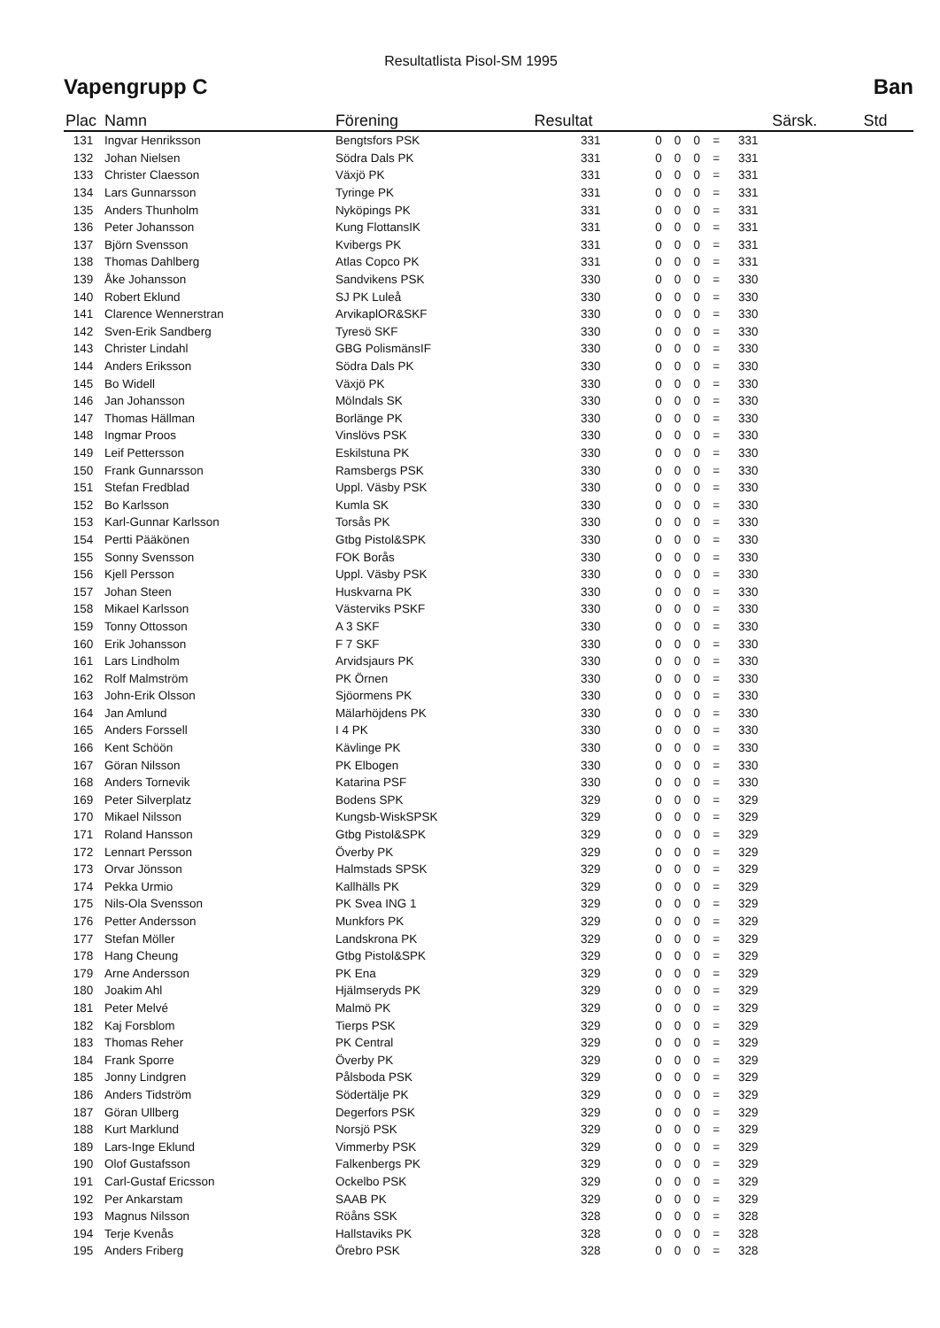Resultatlista Pisol-SM 1995
Vapengrupp C Ban
| Plac | Namn | Förening | Resultat | | | | | | Särsk. | Std |
| --- | --- | --- | --- | --- | --- | --- | --- | --- | --- | --- |
| 131 | Ingvar Henriksson | Bengtsfors PSK | 331 | 0 | 0 | 0 | = | 331 | | |
| 132 | Johan Nielsen | Södra Dals PK | 331 | 0 | 0 | 0 | = | 331 | | |
| 133 | Christer Claesson | Växjö PK | 331 | 0 | 0 | 0 | = | 331 | | |
| 134 | Lars Gunnarsson | Tyringe PK | 331 | 0 | 0 | 0 | = | 331 | | |
| 135 | Anders Thunholm | Nyköpings PK | 331 | 0 | 0 | 0 | = | 331 | | |
| 136 | Peter Johansson | Kung FlottansIK | 331 | 0 | 0 | 0 | = | 331 | | |
| 137 | Björn Svensson | Kvibergs PK | 331 | 0 | 0 | 0 | = | 331 | | |
| 138 | Thomas Dahlberg | Atlas Copco PK | 331 | 0 | 0 | 0 | = | 331 | | |
| 139 | Åke Johansson | Sandvikens PSK | 330 | 0 | 0 | 0 | = | 330 | | |
| 140 | Robert Eklund | SJ PK Luleå | 330 | 0 | 0 | 0 | = | 330 | | |
| 141 | Clarence Wennerstran | ArvikaplOR&SKF | 330 | 0 | 0 | 0 | = | 330 | | |
| 142 | Sven-Erik Sandberg | Tyresö SKF | 330 | 0 | 0 | 0 | = | 330 | | |
| 143 | Christer Lindahl | GBG PolismänsIF | 330 | 0 | 0 | 0 | = | 330 | | |
| 144 | Anders Eriksson | Södra Dals PK | 330 | 0 | 0 | 0 | = | 330 | | |
| 145 | Bo Widell | Växjö PK | 330 | 0 | 0 | 0 | = | 330 | | |
| 146 | Jan Johansson | Mölndals SK | 330 | 0 | 0 | 0 | = | 330 | | |
| 147 | Thomas Hällman | Borlänge PK | 330 | 0 | 0 | 0 | = | 330 | | |
| 148 | Ingmar Proos | Vinslövs PSK | 330 | 0 | 0 | 0 | = | 330 | | |
| 149 | Leif Pettersson | Eskilstuna PK | 330 | 0 | 0 | 0 | = | 330 | | |
| 150 | Frank Gunnarsson | Ramsbergs PSK | 330 | 0 | 0 | 0 | = | 330 | | |
| 151 | Stefan Fredblad | Uppl. Väsby PSK | 330 | 0 | 0 | 0 | = | 330 | | |
| 152 | Bo Karlsson | Kumla SK | 330 | 0 | 0 | 0 | = | 330 | | |
| 153 | Karl-Gunnar Karlsson | Torsås PK | 330 | 0 | 0 | 0 | = | 330 | | |
| 154 | Pertti Pääkönen | Gtbg Pistol&SPK | 330 | 0 | 0 | 0 | = | 330 | | |
| 155 | Sonny Svensson | FOK Borås | 330 | 0 | 0 | 0 | = | 330 | | |
| 156 | Kjell Persson | Uppl. Väsby PSK | 330 | 0 | 0 | 0 | = | 330 | | |
| 157 | Johan Steen | Huskvarna PK | 330 | 0 | 0 | 0 | = | 330 | | |
| 158 | Mikael Karlsson | Västerviks PSKF | 330 | 0 | 0 | 0 | = | 330 | | |
| 159 | Tonny Ottosson | A 3 SKF | 330 | 0 | 0 | 0 | = | 330 | | |
| 160 | Erik Johansson | F 7 SKF | 330 | 0 | 0 | 0 | = | 330 | | |
| 161 | Lars Lindholm | Arvidsjaurs PK | 330 | 0 | 0 | 0 | = | 330 | | |
| 162 | Rolf Malmström | PK Örnen | 330 | 0 | 0 | 0 | = | 330 | | |
| 163 | John-Erik Olsson | Sjöormens PK | 330 | 0 | 0 | 0 | = | 330 | | |
| 164 | Jan Amlund | Mälarhöjdens PK | 330 | 0 | 0 | 0 | = | 330 | | |
| 165 | Anders Forssell | I 4 PK | 330 | 0 | 0 | 0 | = | 330 | | |
| 166 | Kent Schöön | Kävlinge PK | 330 | 0 | 0 | 0 | = | 330 | | |
| 167 | Göran Nilsson | PK Elbogen | 330 | 0 | 0 | 0 | = | 330 | | |
| 168 | Anders Tornevik | Katarina PSF | 330 | 0 | 0 | 0 | = | 330 | | |
| 169 | Peter Silverplatz | Bodens SPK | 329 | 0 | 0 | 0 | = | 329 | | |
| 170 | Mikael Nilsson | Kungsb-WiskSPSK | 329 | 0 | 0 | 0 | = | 329 | | |
| 171 | Roland Hansson | Gtbg Pistol&SPK | 329 | 0 | 0 | 0 | = | 329 | | |
| 172 | Lennart Persson | Överby PK | 329 | 0 | 0 | 0 | = | 329 | | |
| 173 | Orvar Jönsson | Halmstads SPSK | 329 | 0 | 0 | 0 | = | 329 | | |
| 174 | Pekka Urmio | Kallhälls PK | 329 | 0 | 0 | 0 | = | 329 | | |
| 175 | Nils-Ola Svensson | PK Svea ING 1 | 329 | 0 | 0 | 0 | = | 329 | | |
| 176 | Petter Andersson | Munkfors PK | 329 | 0 | 0 | 0 | = | 329 | | |
| 177 | Stefan Möller | Landskrona PK | 329 | 0 | 0 | 0 | = | 329 | | |
| 178 | Hang Cheung | Gtbg Pistol&SPK | 329 | 0 | 0 | 0 | = | 329 | | |
| 179 | Arne Andersson | PK Ena | 329 | 0 | 0 | 0 | = | 329 | | |
| 180 | Joakim Ahl | Hjälmseryds PK | 329 | 0 | 0 | 0 | = | 329 | | |
| 181 | Peter Melvé | Malmö PK | 329 | 0 | 0 | 0 | = | 329 | | |
| 182 | Kaj Forsblom | Tierps PSK | 329 | 0 | 0 | 0 | = | 329 | | |
| 183 | Thomas Reher | PK Central | 329 | 0 | 0 | 0 | = | 329 | | |
| 184 | Frank Sporre | Överby PK | 329 | 0 | 0 | 0 | = | 329 | | |
| 185 | Jonny Lindgren | Pålsboda PSK | 329 | 0 | 0 | 0 | = | 329 | | |
| 186 | Anders Tidström | Södertälje PK | 329 | 0 | 0 | 0 | = | 329 | | |
| 187 | Göran Ullberg | Degerfors PSK | 329 | 0 | 0 | 0 | = | 329 | | |
| 188 | Kurt Marklund | Norsjö PSK | 329 | 0 | 0 | 0 | = | 329 | | |
| 189 | Lars-Inge Eklund | Vimmerby PSK | 329 | 0 | 0 | 0 | = | 329 | | |
| 190 | Olof Gustafsson | Falkenbergs PK | 329 | 0 | 0 | 0 | = | 329 | | |
| 191 | Carl-Gustaf Ericsson | Ockelbo PSK | 329 | 0 | 0 | 0 | = | 329 | | |
| 192 | Per Ankarstam | SAAB PK | 329 | 0 | 0 | 0 | = | 329 | | |
| 193 | Magnus Nilsson | Röåns SSK | 328 | 0 | 0 | 0 | = | 328 | | |
| 194 | Terje Kvenås | Hallstaviks PK | 328 | 0 | 0 | 0 | = | 328 | | |
| 195 | Anders Friberg | Örebro PSK | 328 | 0 | 0 | 0 | = | 328 | | |